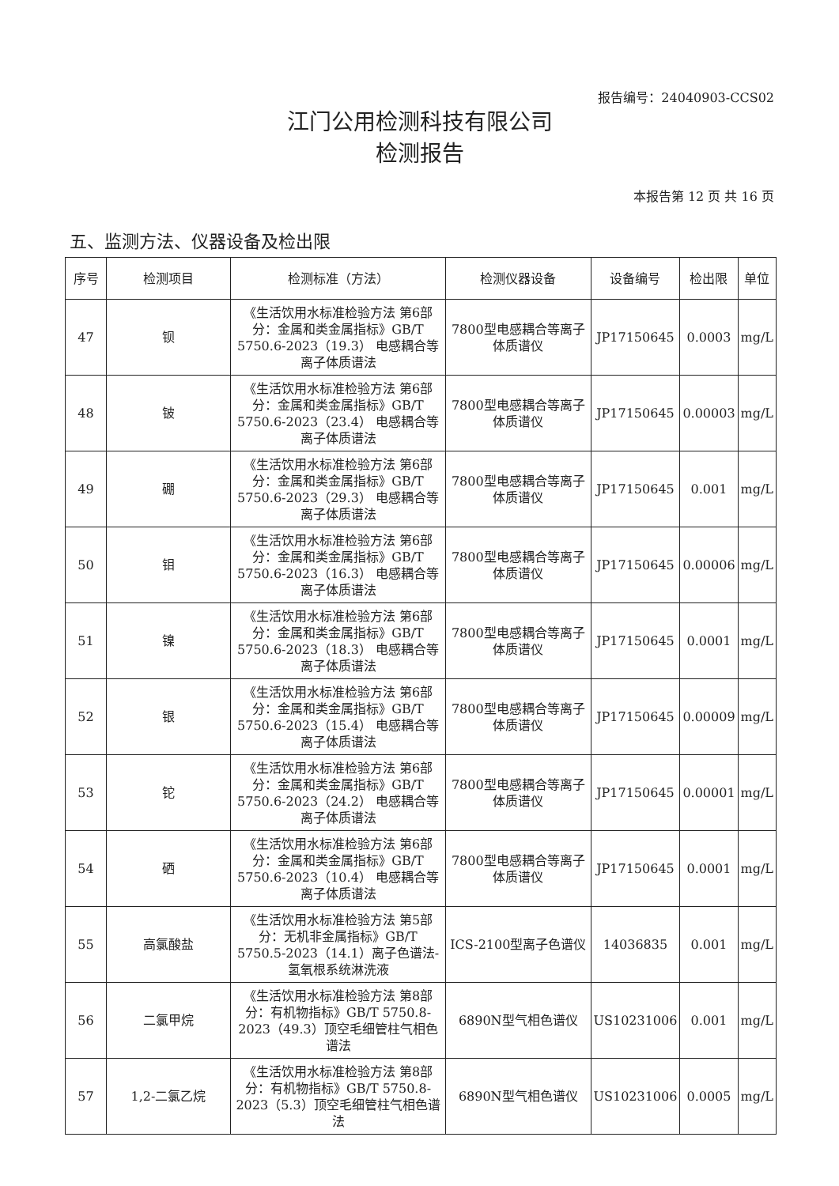报告编号：24040903-CCS02
江门公用检测科技有限公司
检测报告
本报告第 12 页 共 16 页
五、监测方法、仪器设备及检出限
| 序号 | 检测项目 | 检测标准（方法） | 检测仪器设备 | 设备编号 | 检出限 | 单位 |
| --- | --- | --- | --- | --- | --- | --- |
| 47 | 钡 | 《生活饮用水标准检验方法 第6部分：金属和类金属指标》GB/T 5750.6-2023（19.3） 电感耦合等离子体质谱法 | 7800型电感耦合等离子体质谱仪 | JP17150645 | 0.0003 | mg/L |
| 48 | 铍 | 《生活饮用水标准检验方法 第6部分：金属和类金属指标》GB/T 5750.6-2023（23.4） 电感耦合等离子体质谱法 | 7800型电感耦合等离子体质谱仪 | JP17150645 | 0.00003 | mg/L |
| 49 | 硼 | 《生活饮用水标准检验方法 第6部分：金属和类金属指标》GB/T 5750.6-2023（29.3） 电感耦合等离子体质谱法 | 7800型电感耦合等离子体质谱仪 | JP17150645 | 0.001 | mg/L |
| 50 | 钼 | 《生活饮用水标准检验方法 第6部分：金属和类金属指标》GB/T 5750.6-2023（16.3） 电感耦合等离子体质谱法 | 7800型电感耦合等离子体质谱仪 | JP17150645 | 0.00006 | mg/L |
| 51 | 镍 | 《生活饮用水标准检验方法 第6部分：金属和类金属指标》GB/T 5750.6-2023（18.3） 电感耦合等离子体质谱法 | 7800型电感耦合等离子体质谱仪 | JP17150645 | 0.0001 | mg/L |
| 52 | 银 | 《生活饮用水标准检验方法 第6部分：金属和类金属指标》GB/T 5750.6-2023（15.4） 电感耦合等离子体质谱法 | 7800型电感耦合等离子体质谱仪 | JP17150645 | 0.00009 | mg/L |
| 53 | 铊 | 《生活饮用水标准检验方法 第6部分：金属和类金属指标》GB/T 5750.6-2023（24.2） 电感耦合等离子体质谱法 | 7800型电感耦合等离子体质谱仪 | JP17150645 | 0.00001 | mg/L |
| 54 | 硒 | 《生活饮用水标准检验方法 第6部分：金属和类金属指标》GB/T 5750.6-2023（10.4） 电感耦合等离子体质谱法 | 7800型电感耦合等离子体质谱仪 | JP17150645 | 0.0001 | mg/L |
| 55 | 高氯酸盐 | 《生活饮用水标准检验方法 第5部分：无机非金属指标》GB/T 5750.5-2023（14.1）离子色谱法-氢氧根系统淋洗液 | ICS-2100型离子色谱仪 | 14036835 | 0.001 | mg/L |
| 56 | 二氯甲烷 | 《生活饮用水标准检验方法 第8部分：有机物指标》GB/T 5750.8-2023（49.3）顶空毛细管柱气相色谱法 | 6890N型气相色谱仪 | US10231006 | 0.001 | mg/L |
| 57 | 1,2-二氯乙烷 | 《生活饮用水标准检验方法 第8部分：有机物指标》GB/T 5750.8-2023（5.3）顶空毛细管柱气相色谱法 | 6890N型气相色谱仪 | US10231006 | 0.0005 | mg/L |